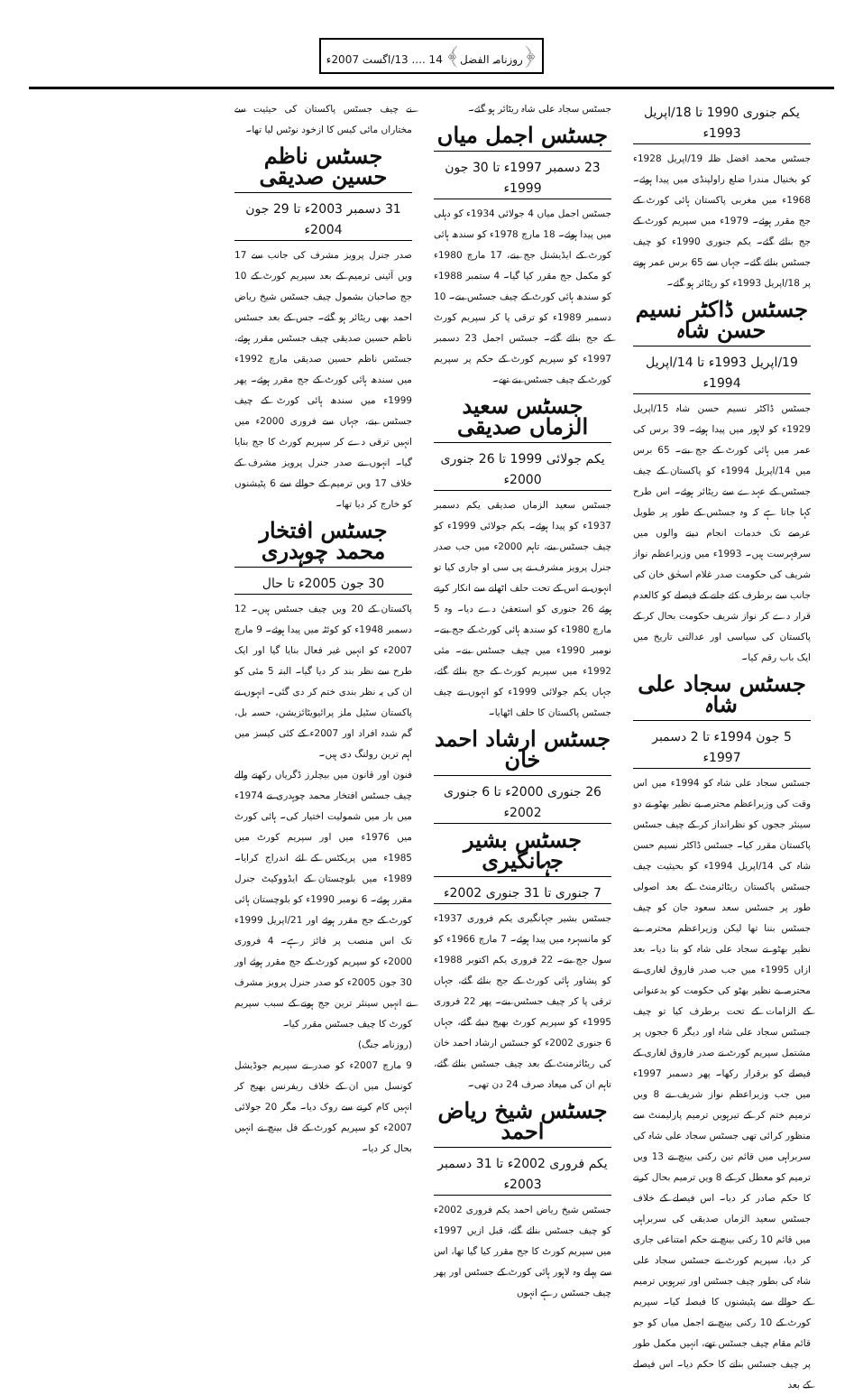﴿روزنامہ الفضل﴾ 14 .... 13/اگست 2007ء
یکم جنوری 1990 تا 18/اپریل 1993ء
جسٹس محمد افضل ظلہ 19/اپریل 1928ء کو بخنیال مندرا ضلع راولپنڈی میں پیدا ہوئے۔ 1968ء میں مغربی پاکستان ہائی کورٹ کے جج مقرر ہوئے۔ 1979ء میں سپریم کورٹ کے جج بنائے گئے۔ یکم جنوری 1990ء کو چیف جسٹس بنائے گئے۔ جہاں سے 65 برس عمر ہونے پر 18/اپریل 1993ء کو ریٹائر ہو گئے۔
جسٹس ڈاکٹر نسیم حسن شاہ
19/اپریل 1993ء تا 14/اپریل 1994ء
جسٹس ڈاکٹر نسیم حسن شاہ 15/اپریل 1929ء کو لاہور میں پیدا ہوئے۔ 39 برس کی عمر میں ہائی کورٹ کے جج بنے۔ 65 برس میں 14/اپریل 1994ء کو پاکستان کے چیف جسٹس کے عہدے سے ریٹائر ہوئے۔ اس طرح کہا جاتا ہے کہ وہ جسٹس کے طور پر طویل عرصے تک خدمات انجام دینے والوں میں سرفہرست ہیں۔ 1993ء میں وزیراعظم نواز شریف کی حکومت صدر غلام اسحٰق خان کی جانب سے برطرف کئے جانے کے فیصلے کو کالعدم قرار دے کر نواز شریف حکومت بحال کر کے پاکستان کی سیاسی اور عدالتی تاریخ میں ایک باب رقم کیا۔
جسٹس سجاد علی شاہ
5 جون 1994ء تا 2 دسمبر 1997ء
جسٹس سجاد علی شاہ کو 1994ء میں اس وقت کی وزیراعظم محترمہ بے نظیر بھٹو نے دو سینئر ججوں کو نظرانداز کر کے چیف جسٹس پاکستان مقرر کیا۔ جسٹس ڈاکٹر نسیم حسن شاہ کی 14/اپریل 1994ء کو بحیثیت چیف جسٹس پاکستان ریٹائرمنٹ کے بعد اصولی طور پر جسٹس سعد سعود جان کو چیف جسٹس بننا تھا لیکن وزیراعظم محترمہ بے نظیر بھٹو نے سجاد علی شاہ کو بنا دیا۔ بعد ازاں 1995ء میں جب صدر فاروق لغاری نے محترمہ بے نظیر بھٹو کی حکومت کو بدعنوانی کے الزامات کے تحت برطرف کیا تو چیف جسٹس سجاد علی شاہ اور دیگر 6 ججوں پر مشتمل سپریم کورٹ نے صدر فاروق لغاری کے فیصلے کو برقرار رکھا۔ پھر دسمبر 1997ء میں جب وزیراعظم نواز شریف نے 8 ویں ترمیم ختم کر کے تیرہویں ترمیم پارلیمنٹ سے منظور کرائی تھی جسٹس سجاد علی شاہ کی سربراہی میں قائم تین رکنی بینچ نے 13 ویں ترمیم کو معطل کر کے 8 ویں ترمیم بحال کرنے کا حکم صادر کر دیا۔ اس فیصلے کے خلاف جسٹس سعید الزماں صدیقی کی سربراہی میں قائم 10 رکنی بینچ نے حکم امتناعی جاری کر دیا، سپریم کورٹ نے جسٹس سجاد علی شاہ کی بطور چیف جسٹس اور تیرہویں ترمیم کے حوالے سے پٹیشنوں کا فیصلہ کیا۔ سپریم کورٹ کے 10 رکنی بینچ نے اجمل میاں کو جو قائم مقام چیف جسٹس تھے، انہیں مکمل طور پر چیف جسٹس بنانے کا حکم دیا۔ اس فیصلے کے بعد
جسٹس سجاد علی شاہ ریٹائر ہو گئے۔
جسٹس اجمل میاں
23 دسمبر 1997ء تا 30 جون 1999ء
جسٹس اجمل میاں 4 جولائی 1934ء کو دہلی میں پیدا ہوئے۔ 18 مارچ 1978ء کو سندھ ہائی کورٹ کے ایڈیشنل جج بنے، 17 مارچ 1980ء کو مکمل جج مقرر کیا گیا۔ 4 ستمبر 1988ء کو سندھ ہائی کورٹ کے چیف جسٹس بنے۔ 10 دسمبر 1989ء کو ترقی پا کر سپریم کورٹ کے جج بنائے گئے۔ جسٹس اجمل 23 دسمبر 1997ء کو سپریم کورٹ کے حکم پر سپریم کورٹ کے چیف جسٹس بنے تھے۔
جسٹس سعید الزماں صدیقی
یکم جولائی 1999 تا 26 جنوری 2000ء
جسٹس سعید الزماں صدیقی یکم دسمبر 1937ء کو پیدا ہوئے۔ یکم جولائی 1999ء کو چیف جسٹس بنے، تاہم 2000ء میں جب صدر جنرل پرویز مشرف نے پی سی او جاری کیا تو انہوں نے اس کے تحت حلف اٹھانے سے انکار کرتے ہوئے 26 جنوری کو استعفیٰ دے دیا۔ وہ 5 مارچ 1980ء کو سندھ ہائی کورٹ کے جج بنے۔ نومبر 1990ء میں چیف جسٹس بنے۔ مئی 1992ء میں سپریم کورٹ کے جج بنائے گئے، جہاں یکم جولائی 1999ء کو انہوں نے چیف جسٹس پاکستان کا حلف اٹھایا۔
جسٹس ارشاد احمد خان
26 جنوری 2000ء تا 6 جنوری 2002ء
جسٹس بشیر جہانگیری
7 جنوری تا 31 جنوری 2002ء
جسٹس بشیر جہانگیری یکم فروری 1937ء کو مانسہرہ میں پیدا ہوئے۔ 7 مارچ 1966ء کو سول جج بنے۔ 22 فروری یکم اکتوبر 1988ء کو پشاور ہائی کورٹ کے جج بنائے گئے، جہاں ترقی پا کر چیف جسٹس بنے۔ پھر 22 فروری 1995ء کو سپریم کورٹ بھیج دیئے گئے، جہاں 6 جنوری 2002ء کو جسٹس ارشاد احمد خان کی ریٹائرمنٹ کے بعد چیف جسٹس بنائے گئے، تاہم ان کی میعاد صرف 24 دن تھی۔
جسٹس شیخ ریاض احمد
یکم فروری 2002ء تا 31 دسمبر 2003ء
جسٹس شیخ ریاض احمد یکم فروری 2002ء کو چیف جسٹس بنائے گئے، قبل ازیں 1997ء میں سپریم کورٹ کا جج مقرر کیا گیا تھا، اس سے پہلے وہ لاہور ہائی کورٹ کے جسٹس اور پھر چیف جسٹس رہے انہوں
نے چیف جسٹس پاکستان کی حیثیت سے مختاراں مائی کیس کا ازخود نوٹس لیا تھا۔
جسٹس ناظم حسین صدیقی
31 دسمبر 2003ء تا 29 جون 2004ء
صدر جنرل پرویز مشرف کی جانب سے 17 ویں آئینی ترمیم کے بعد سپریم کورٹ کے 10 جج صاحبان بشمول چیف جسٹس شیخ ریاض احمد بھی ریٹائر ہو گئے۔ جس کے بعد جسٹس ناظم حسین صدیقی چیف جسٹس مقرر ہوئے، جسٹس ناظم حسین صدیقی مارچ 1992ء میں سندھ ہائی کورٹ کے جج مقرر ہوئے۔ پھر 1999ء میں سندھ ہائی کورٹ کے چیف جسٹس بنے، جہاں سے فروری 2000ء میں انہیں ترقی دے کر سپریم کورٹ کا جج بنایا گیا۔ انہوں نے صدر جنرل پرویز مشرف کے خلاف 17 ویں ترمیم کے حوالے سے 6 پٹیشنوں کو خارج کر دیا تھا۔
جسٹس افتخار محمد چوہدری
30 جون 2005ء تا حال
پاکستان کے 20 ویں چیف جسٹس ہیں۔ 12 دسمبر 1948ء کو کوئٹہ میں پیدا ہوئے۔ 9 مارچ 2007ء کو انہیں غیر فعال بنایا گیا اور ایک طرح سے نظر بند کر دیا گیا۔ البتہ 5 مئی کو ان کی یہ نظر بندی ختم کر دی گئی۔ انہوں نے پاکستان سٹیل ملز پرائیویٹائزیشن، حسبہ بل، گم شدہ افراد اور 2007ء کے کئی کیسز میں اہم ترین رولنگ دی ہیں۔
فنون اور قانون میں بیچلرز ڈگریاں رکھنے والے چیف جسٹس افتخار محمد چوہدری نے 1974ء میں بار میں شمولیت اختیار کی۔ ہائی کورٹ میں 1976ء میں اور سپریم کورٹ میں 1985ء میں پریکٹس کے لئے اندراج کرایا۔ 1989ء میں بلوچستان کے ایڈووکیٹ جنرل مقرر ہوئے۔ 6 نومبر 1990ء کو بلوچستان ہائی کورٹ کے جج مقرر ہوئے اور 21/اپریل 1999ء تک اس منصب پر فائز رہے۔ 4 فروری 2000ء کو سپریم کورٹ کے جج مقرر ہوئے اور 30 جون 2005ء کو صدر جنرل پرویز مشرف نے انہیں سینئر ترین جج ہونے کے سبب سپریم کورٹ کا چیف جسٹس مقرر کیا۔
(روزنامہ جنگ)
9 مارچ 2007ء کو صدر نے سپریم جوڈیشل کونسل میں ان کے خلاف ریفرنس بھیج کر انہیں کام کرنے سے روک دیا۔ مگر 20 جولائی 2007ء کو سپریم کورٹ کے فل بینچ نے انہیں بحال کر دیا۔